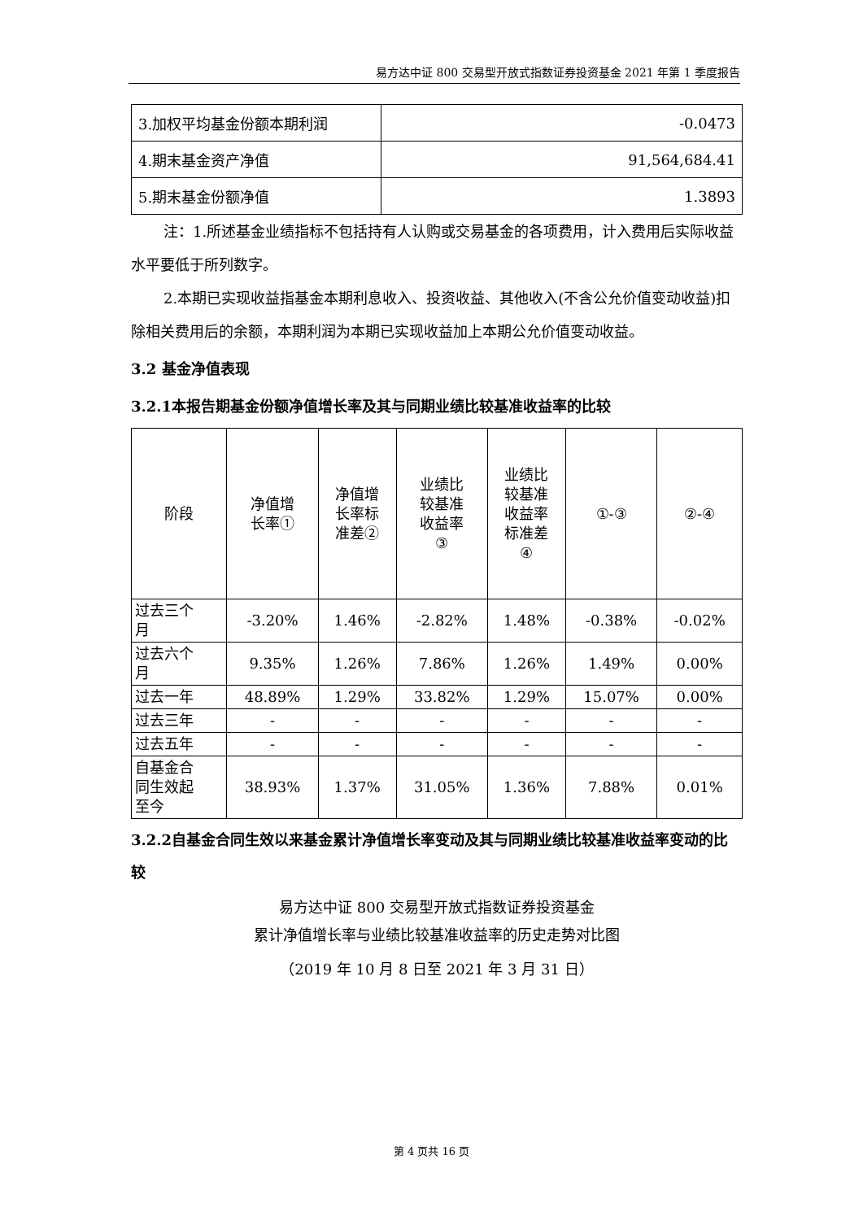易方达中证 800 交易型开放式指数证券投资基金 2021 年第 1 季度报告
| 3.加权平均基金份额本期利润 | -0.0473 |
| 4.期末基金资产净值 | 91,564,684.41 |
| 5.期末基金份额净值 | 1.3893 |
注：1.所述基金业绩指标不包括持有人认购或交易基金的各项费用，计入费用后实际收益水平要低于所列数字。
2.本期已实现收益指基金本期利息收入、投资收益、其他收入(不含公允价值变动收益)扣除相关费用后的余额，本期利润为本期已实现收益加上本期公允价值变动收益。
3.2 基金净值表现
3.2.1本报告期基金份额净值增长率及其与同期业绩比较基准收益率的比较
| 阶段 | 净值增 长率① | 净值增 长率标 准差② | 业绩比 较基准 收益率 ③ | 业绩比 较基准 收益率 标准差 ④ | ①-③ | ②-④ |
| 过去三个 月 | -3.20% | 1.46% | -2.82% | 1.48% | -0.38% | -0.02% |
| 过去六个 月 | 9.35% | 1.26% | 7.86% | 1.26% | 1.49% | 0.00% |
| 过去一年 | 48.89% | 1.29% | 33.82% | 1.29% | 15.07% | 0.00% |
| 过去三年 | - | - | - | - | - | - |
| 过去五年 | - | - | - | - | - | - |
| 自基金合 同生效起 至今 | 38.93% | 1.37% | 31.05% | 1.36% | 7.88% | 0.01% |
3.2.2自基金合同生效以来基金累计净值增长率变动及其与同期业绩比较基准收益率变动的比较
易方达中证 800 交易型开放式指数证券投资基金
累计净值增长率与业绩比较基准收益率的历史走势对比图
（2019 年 10 月 8 日至 2021 年 3 月 31 日）
第 4 页共 16 页